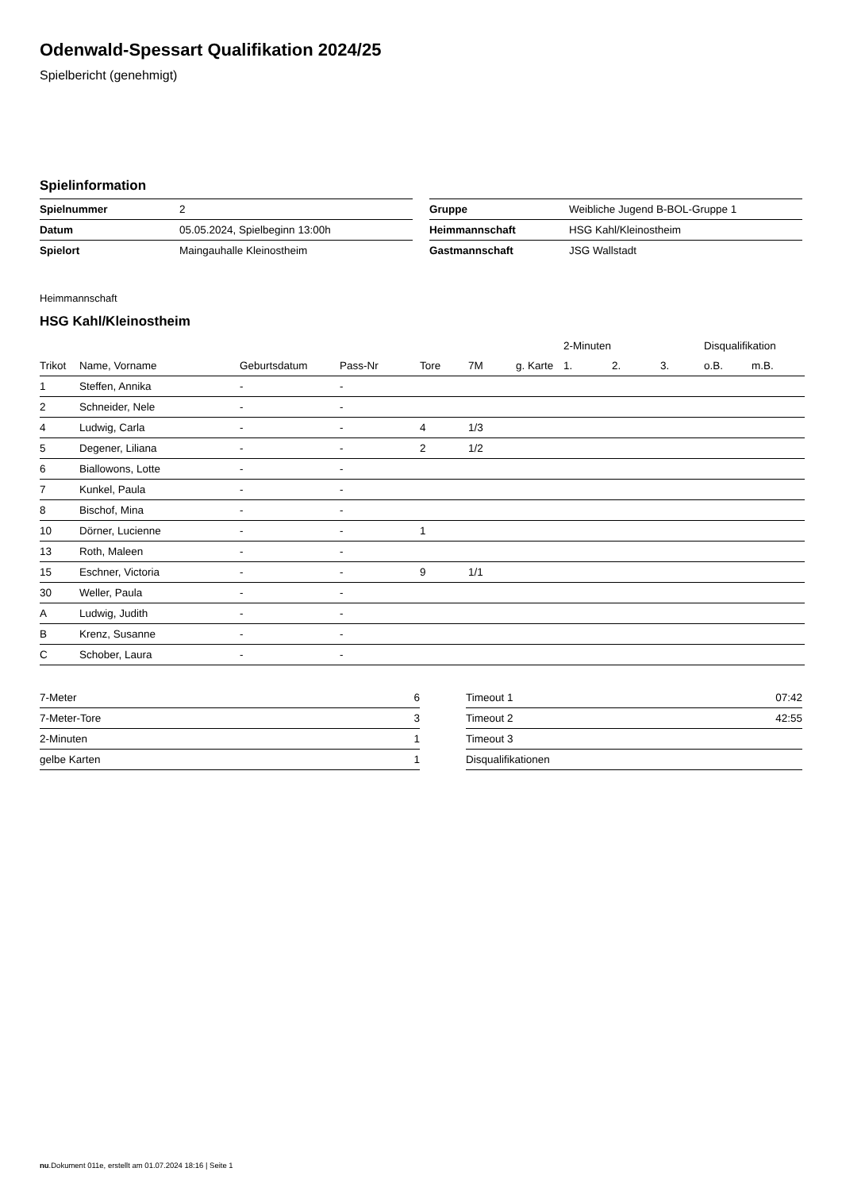Odenwald-Spessart Qualifikation 2024/25
Spielbericht (genehmigt)
Spielinformation
| Spielnummer | 2 |
| Datum | 05.05.2024, Spielbeginn 13:00h |
| Spielort | Maingauhalle Kleinostheim |
| Gruppe | Weibliche Jugend B-BOL-Gruppe 1 |
| Heimmannschaft | HSG Kahl/Kleinostheim |
| Gastmannschaft | JSG Wallstadt |
Heimmannschaft
HSG Kahl/Kleinostheim
| | | | | | | | 2-Minuten | | | Disqualifikation | |
| --- | --- | --- | --- | --- | --- | --- | --- | --- | --- | --- | --- |
| Trikot | Name, Vorname | Geburtsdatum | Pass-Nr | Tore | 7M | g. Karte | 1. | 2. | 3. | o.B. | m.B. |
| 1 | Steffen, Annika | - | - | | | | | | | | |
| 2 | Schneider, Nele | - | - | | | | | | | | |
| 4 | Ludwig, Carla | - | - | 4 | 1/3 | | | | | | |
| 5 | Degener, Liliana | - | - | 2 | 1/2 | | | | | | |
| 6 | Biallowons, Lotte | - | - | | | | | | | | |
| 7 | Kunkel, Paula | - | - | | | | | | | | |
| 8 | Bischof, Mina | - | - | | | | | | | | |
| 10 | Dörner, Lucienne | - | - | 1 | | | | | | | |
| 13 | Roth, Maleen | - | - | | | | | | | | |
| 15 | Eschner, Victoria | - | - | 9 | 1/1 | | | | | | |
| 30 | Weller, Paula | - | - | | | | | | | | |
| A | Ludwig, Judith | - | - | | | | | | | | |
| B | Krenz, Susanne | - | - | | | | | | | | |
| C | Schober, Laura | - | - | | | | | | | | |
| 7-Meter | 6 |
| 7-Meter-Tore | 3 |
| 2-Minuten | 1 |
| gelbe Karten | 1 |
| Timeout 1 | 07:42 |
| Timeout 2 | 42:55 |
| Timeout 3 | |
| Disqualifikationen | |
nu.Dokument 011e, erstellt am 01.07.2024 18:16 | Seite 1